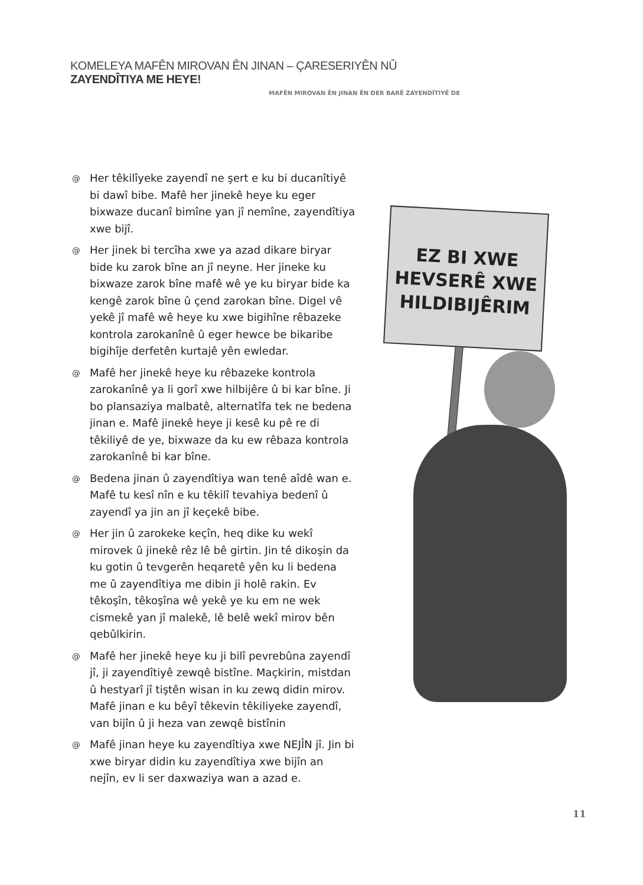KOMELEYA MAFÊN MIROVAN ÊN JINAN – ÇARESERIYÊN NÛ ZAYENDÎTIYA ME HEYE!
MAFÊN MIROVAN ÊN JINAN ÊN DER BARÊ ZAYENDÎTIYÊ DE
@ Her têkilîyeke zayendî ne şert e ku bi ducanîtiyê bi dawî bibe. Mafê her jinekê heye ku eger bixwaze ducanî bimîne yan jî nemîne, zayendîtiya xwe bijî.
@ Her jinek bi tercîha xwe ya azad dikare biryar bide ku zarok bîne an jî neyne. Her jineke ku bixwaze zarok bîne mafê wê ye ku biryar bide ka kengê zarok bîne û çend zarokan bîne. Digel vê yekê jî mafê wê heye ku xwe bigihîne rêbazeke kontrola zarokanînê û eger hewce be bikaribe bigihîje derfetên kurtajê yên ewledar.
@ Mafê her jinekê heye ku rêbazeke kontrola zarokanînê ya li gorî xwe hilbijêre û bi kar bîne. Ji bo plansaziya malbatê, alternatîfa tek ne bedena jinan e. Mafê jinekê heye ji kesê ku pê re di têkiliyê de ye, bixwaze da ku ew rêbaza kontrola zarokanînê bi kar bîne.
@ Bedena jinan û zayendîtiya wan tenê aîdê wan e. Mafê tu kesî nîn e ku têkilî tevahiya bedenî û zayendî ya jin an jî keçekê bibe.
@ Her jin û zarokeke keçîn, heq dike ku wekî mirovek û jinekê rêz lê bê girtin. Jin tê dikoşin da ku gotin û tevgerên heqaretê yên ku li bedena me û zayendîtiya me dibin ji holê rakin. Ev têkoşîn, têkoşîna wê yekê ye ku em ne wek cismekê yan jî malekê, lê belê wekî mirov bên qebûlkirin.
@ Mafê her jinekê heye ku ji bilî pevrebûna zayendî jî, ji zayendîtiyê zewqê bistîne. Maçkirin, mistdan û hestyarî jî tiştên wisan in ku zewq didin mirov. Mafê jinan e ku bêyî têkevin têkiliyeke zayendî, van bijîn û ji heza van zewqê bistînin
@ Mafê jinan heye ku zayendîtiya xwe NEJÎN jî. Jin bi xwe biryar didin ku zayendîtiya xwe bijîn an nejîn, ev li ser daxwaziya wan a azad e.
EZ BI XWE
HEVSERÊ XWE
HILDIBIJÊRIM
11